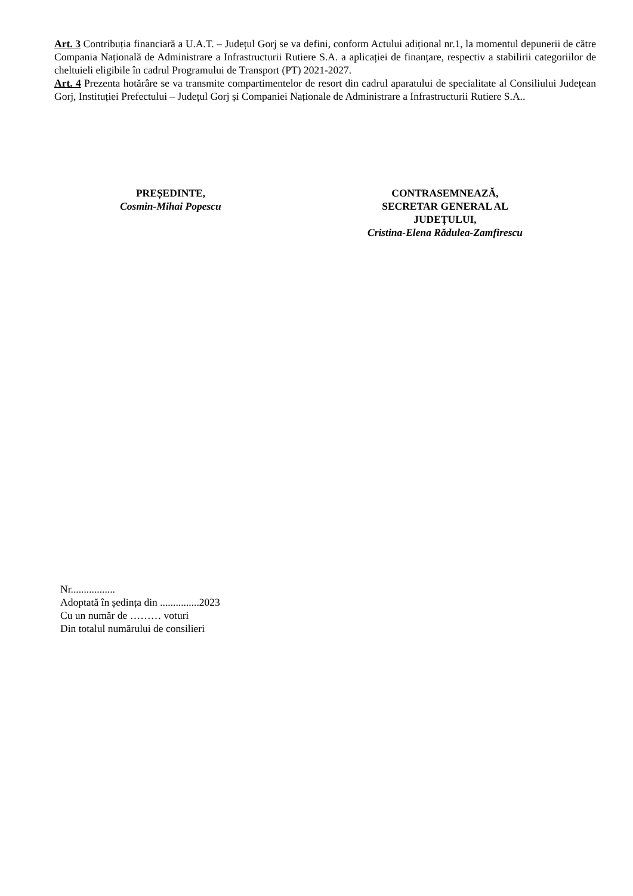Art. 3 Contribuția financiară a U.A.T. – Județul Gorj se va defini, conform Actului adițional nr.1, la momentul depunerii de către Compania Națională de Administrare a Infrastructurii Rutiere S.A. a aplicației de finanțare, respectiv a stabilirii categoriilor de cheltuieli eligibile în cadrul Programului de Transport (PT) 2021-2027.
Art. 4 Prezenta hotărâre se va transmite compartimentelor de resort din cadrul aparatului de specialitate al Consiliului Județean Gorj, Instituției Prefectului – Județul Gorj și Companiei Naționale de Administrare a Infrastructurii Rutiere S.A..
PREȘEDINTE,
Cosmin-Mihai Popescu
CONTRASEMNEAZĂ,
SECRETAR GENERAL AL
JUDEȚULUI,
Cristina-Elena Rădulea-Zamfirescu
Nr.................
Adoptată în ședința din ...............2023
Cu un număr de ……… voturi
Din totalul numărului de consilieri